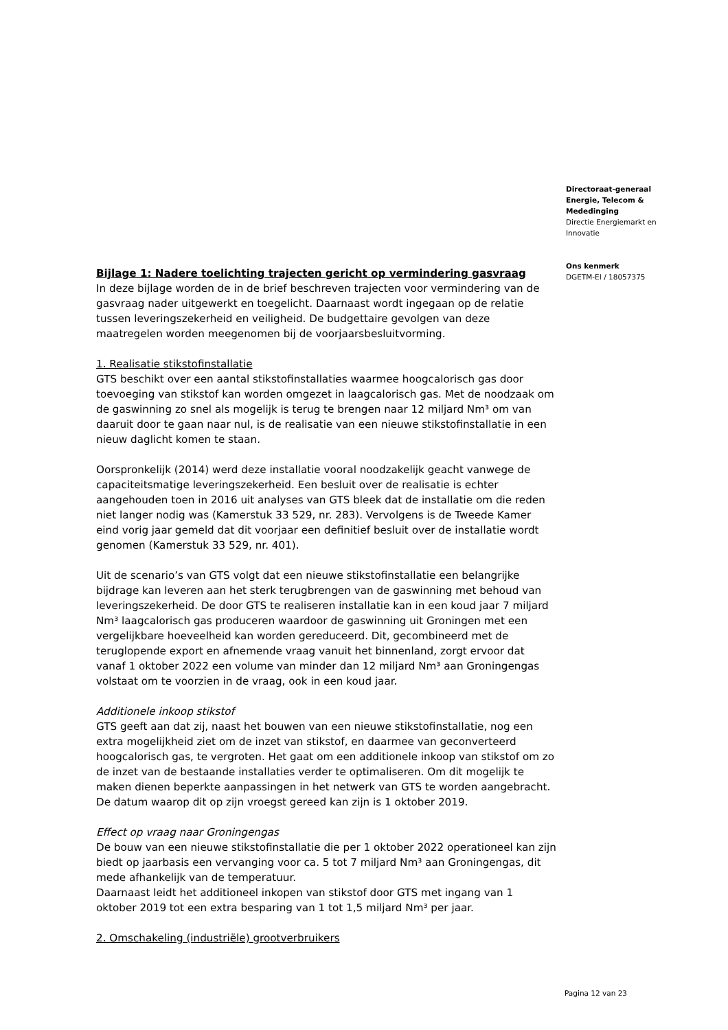Bijlage 1: Nadere toelichting trajecten gericht op vermindering gasvraag
In deze bijlage worden de in de brief beschreven trajecten voor vermindering van de gasvraag nader uitgewerkt en toegelicht. Daarnaast wordt ingegaan op de relatie tussen leveringszekerheid en veiligheid. De budgettaire gevolgen van deze maatregelen worden meegenomen bij de voorjaarsbesluitvorming.
1. Realisatie stikstofinstallatie
GTS beschikt over een aantal stikstofinstallaties waarmee hoogcalorisch gas door toevoeging van stikstof kan worden omgezet in laagcalorisch gas. Met de noodzaak om de gaswinning zo snel als mogelijk is terug te brengen naar 12 miljard Nm³ om van daaruit door te gaan naar nul, is de realisatie van een nieuwe stikstofinstallatie in een nieuw daglicht komen te staan.
Oorspronkelijk (2014) werd deze installatie vooral noodzakelijk geacht vanwege de capaciteitsmatige leveringszekerheid. Een besluit over de realisatie is echter aangehouden toen in 2016 uit analyses van GTS bleek dat de installatie om die reden niet langer nodig was (Kamerstuk 33 529, nr. 283). Vervolgens is de Tweede Kamer eind vorig jaar gemeld dat dit voorjaar een definitief besluit over de installatie wordt genomen (Kamerstuk 33 529, nr. 401).
Uit de scenario’s van GTS volgt dat een nieuwe stikstofinstallatie een belangrijke bijdrage kan leveren aan het sterk terugbrengen van de gaswinning met behoud van leveringszekerheid. De door GTS te realiseren installatie kan in een koud jaar 7 miljard Nm³ laagcalorisch gas produceren waardoor de gaswinning uit Groningen met een vergelijkbare hoeveelheid kan worden gereduceerd. Dit, gecombineerd met de teruglopende export en afnemende vraag vanuit het binnenland, zorgt ervoor dat vanaf 1 oktober 2022 een volume van minder dan 12 miljard Nm³ aan Groningengas volstaat om te voorzien in de vraag, ook in een koud jaar.
Additionele inkoop stikstof
GTS geeft aan dat zij, naast het bouwen van een nieuwe stikstofinstallatie, nog een extra mogelijkheid ziet om de inzet van stikstof, en daarmee van geconverteerd hoogcalorisch gas, te vergroten. Het gaat om een additionele inkoop van stikstof om zo de inzet van de bestaande installaties verder te optimaliseren. Om dit mogelijk te maken dienen beperkte aanpassingen in het netwerk van GTS te worden aangebracht. De datum waarop dit op zijn vroegst gereed kan zijn is 1 oktober 2019.
Effect op vraag naar Groningengas
De bouw van een nieuwe stikstofinstallatie die per 1 oktober 2022 operationeel kan zijn biedt op jaarbasis een vervanging voor ca. 5 tot 7 miljard Nm³ aan Groningengas, dit mede afhankelijk van de temperatuur.
Daarnaast leidt het additioneel inkopen van stikstof door GTS met ingang van 1 oktober 2019 tot een extra besparing van 1 tot 1,5 miljard Nm³ per jaar.
2. Omschakeling (industriële) grootverbruikers
Directoraat-generaal
Energie, Telecom &
Mededinging
Directie Energiemarkt en Innovatie
Ons kenmerk
DGETM-EI / 18057375
Pagina 12 van 23